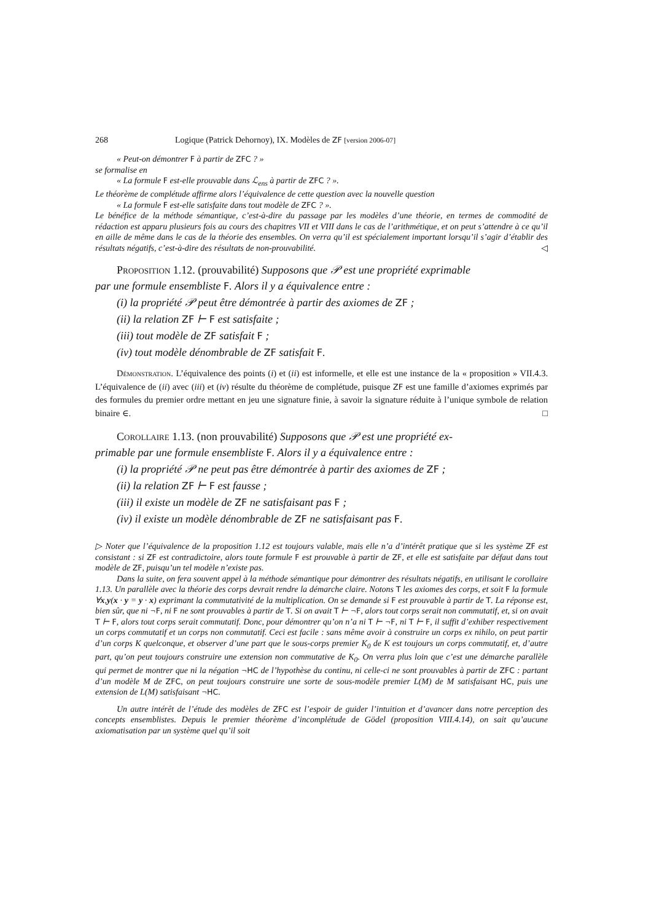268 Logique (Patrick Dehornoy), IX. Modèles de ZF [version 2006-07]
« Peut-on démontrer F à partir de ZFC ? »
se formalise en
« La formule F est-elle prouvable dans ℒ<sub>ens</sub> à partir de ZFC ? ».
Le théorème de complétude affirme alors l’équivalence de cette question avec la nouvelle question
« La formule F est-elle satisfaite dans tout modèle de ZFC ? ».
Le bénéfice de la méthode sémantique, c’est-à-dire du passage par les modèles d’une théorie, en termes de commodité de rédaction est apparu plusieurs fois au cours des chapitres VII et VIII dans le cas de l’arithmétique, et on peut s’attendre à ce qu’il en aille de même dans le cas de la théorie des ensembles. On verra qu’il est spécialement important lorsqu’il s’agir d’établir des résultats négatifs, c’est-à-dire des résultats de non-prouvabilité. ◁
Proposition 1.12. (prouvabilité) Supposons que 𝒫 est une propriété exprimable
par une formule ensembliste F. Alors il y a équivalence entre :
(i) la propriété 𝒫 peut être démontrée à partir des axiomes de ZF ;
(ii) la relation ZF ⊢ F est satisfaite ;
(iii) tout modèle de ZF satisfait F ;
(iv) tout modèle dénombrable de ZF satisfait F.
Démonstration. L’équivalence des points (i) et (ii) est informelle, et elle est une instance de la « proposition » VII.4.3. L’équivalence de (ii) avec (iii) et (iv) résulte du théorème de complétude, puisque ZF est une famille d’axiomes exprimés par des formules du premier ordre mettant en jeu une signature finie, à savoir la signature réduite à l’unique symbole de relation binaire ∈. □
Corollaire 1.13. (non prouvabilité) Supposons que 𝒫 est une propriété ex-
primable par une formule ensembliste F. Alors il y a équivalence entre :
(i) la propriété 𝒫 ne peut pas être démontrée à partir des axiomes de ZF ;
(ii) la relation ZF ⊢ F est fausse ;
(iii) il existe un modèle de ZF ne satisfaisant pas F ;
(iv) il existe un modèle dénombrable de ZF ne satisfaisant pas F.
▷ Noter que l’équivalence de la proposition 1.12 est toujours valable, mais elle n’a d’intérêt pratique que si les système ZF est consistant : si ZF est contradictoire, alors toute formule F est prouvable à partir de ZF, et elle est satisfaite par défaut dans tout modèle de ZF, puisqu’un tel modèle n’existe pas.
Dans la suite, on fera souvent appel à la méthode sémantique pour démontrer des résultats négatifs, en utilisant le corollaire 1.13. Un parallèle avec la théorie des corps devrait rendre la démarche claire. Notons T les axiomes des corps, et soit F la formule ∀x,y(x · y = y · x) exprimant la commutativité de la multiplication. On se demande si F est prouvable à partir de T. La réponse est, bien sûr, que ni ¬F, ni F ne sont prouvables à partir de T. Si on avait T ⊢ ¬F, alors tout corps serait non commutatif, et, si on avait T ⊢ F, alors tout corps serait commutatif. Donc, pour démontrer qu’on n’a ni T ⊢ ¬F, ni T ⊢ F, il suffit d’exhiber respectivement un corps commutatif et un corps non commutatif. Ceci est facile : sans même avoir à construire un corps ex nihilo, on peut partir d’un corps K quelconque, et observer d’une part que le sous-corps premier K<sub>0</sub> de K est toujours un corps commutatif, et, d’autre part, qu’on peut toujours construire une extension non commutative de K<sub>0</sub>. On verra plus loin que c’est une démarche parallèle qui permet de montrer que ni la négation ¬HC de l’hypothèse du continu, ni celle-ci ne sont prouvables à partir de ZFC : partant d’un modèle M de ZFC, on peut toujours construire une sorte de sous-modèle premier L(M) de M satisfaisant HC, puis une extension de L(M) satisfaisant ¬HC.
Un autre intérêt de l’étude des modèles de ZFC est l’espoir de guider l’intuition et d’avancer dans notre perception des concepts ensemblistes. Depuis le premier théorème d’incomplétude de Gödel (proposition VIII.4.14), on sait qu’aucune axiomatisation par un système quel qu’il soit